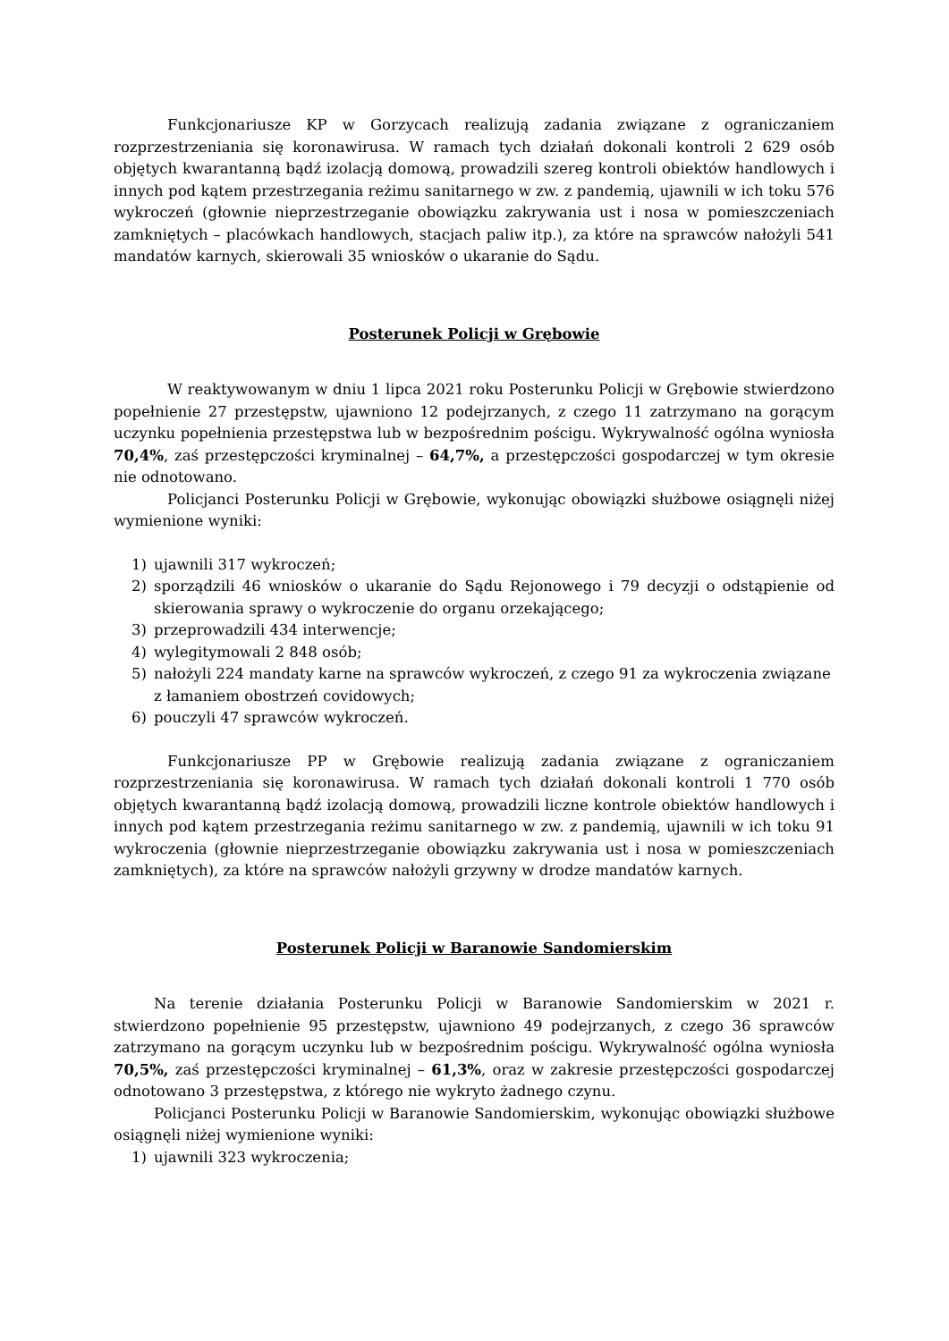Funkcjonariusze KP w Gorzycach realizują zadania związane z ograniczaniem rozprzestrzeniania się koronawirusa. W ramach tych działań dokonali kontroli 2 629 osób objętych kwarantanną bądź izolacją domową, prowadzili szereg kontroli obiektów handlowych i innych pod kątem przestrzegania reżimu sanitarnego w zw. z pandemią, ujawnili w ich toku 576 wykroczeń (głownie nieprzestrzeganie obowiązku zakrywania ust i nosa w pomieszczeniach zamkniętych – placówkach handlowych, stacjach paliw itp.), za które na sprawców nałożyli 541 mandatów karnych, skierowali 35 wniosków o ukaranie do Sądu.
Posterunek Policji w Grębowie
W reaktywowanym w dniu 1 lipca 2021 roku Posterunku Policji w Grębowie stwierdzono popełnienie 27 przestępstw, ujawniono 12 podejrzanych, z czego 11 zatrzymano na gorącym uczynku popełnienia przestępstwa lub w bezpośrednim pościgu. Wykrywalność ogólna wyniosła 70,4%, zaś przestępczości kryminalnej – 64,7%, a przestępczości gospodarczej w tym okresie nie odnotowano.
Policjanci Posterunku Policji w Grębowie, wykonując obowiązki służbowe osiągnęli niżej wymienione wyniki:
1) ujawnili 317 wykroczeń;
2) sporządzili 46 wniosków o ukaranie do Sądu Rejonowego i 79 decyzji o odstąpienie od skierowania sprawy o wykroczenie do organu orzekającego;
3) przeprowadzili 434 interwencje;
4) wylegitymowali 2 848 osób;
5) nałożyli 224 mandaty karne na sprawców wykroczeń, z czego 91 za wykroczenia związane z łamaniem obostrzeń covidowych;
6) pouczyli 47 sprawców wykroczeń.
Funkcjonariusze PP w Grębowie realizują zadania związane z ograniczaniem rozprzestrzeniania się koronawirusa. W ramach tych działań dokonali kontroli 1 770 osób objętych kwarantanną bądź izolacją domową, prowadzili liczne kontrole obiektów handlowych i innych pod kątem przestrzegania reżimu sanitarnego w zw. z pandemią, ujawnili w ich toku 91 wykroczenia (głownie nieprzestrzeganie obowiązku zakrywania ust i nosa w pomieszczeniach zamkniętych), za które na sprawców nałożyli grzywny w drodze mandatów karnych.
Posterunek Policji w Baranowie Sandomierskim
Na terenie działania Posterunku Policji w Baranowie Sandomierskim w 2021 r. stwierdzono popełnienie 95 przestępstw, ujawniono 49 podejrzanych, z czego 36 sprawców zatrzymano na gorącym uczynku lub w bezpośrednim pościgu. Wykrywalność ogólna wyniosła 70,5%, zaś przestępczości kryminalnej – 61,3%, oraz w zakresie przestępczości gospodarczej odnotowano 3 przestępstwa, z którego nie wykryto żadnego czynu.
Policjanci Posterunku Policji w Baranowie Sandomierskim, wykonując obowiązki służbowe osiągnęli niżej wymienione wyniki:
1) ujawnili 323 wykroczenia;